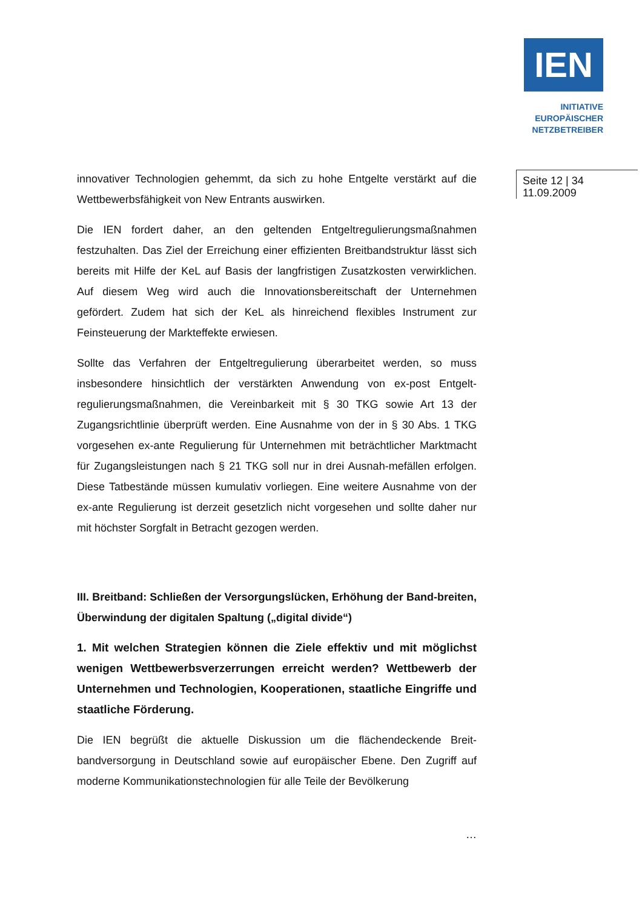IEN
INITIATIVE
EUROPÄISCHER
NETZBETREIBER
Seite 12 | 34
11.09.2009
innovativer Technologien gehemmt, da sich zu hohe Entgelte verstärkt auf die Wettbewerbsfähigkeit von New Entrants auswirken.
Die IEN fordert daher, an den geltenden Entgeltregulierungsmaßnahmen festzuhalten. Das Ziel der Erreichung einer effizienten Breitbandstruktur lässt sich bereits mit Hilfe der KeL auf Basis der langfristigen Zusatzkosten verwirklichen. Auf diesem Weg wird auch die Innovationsbereitschaft der Unternehmen gefördert. Zudem hat sich der KeL als hinreichend flexibles Instrument zur Feinsteuerung der Markteffekte erwiesen.
Sollte das Verfahren der Entgeltregulierung überarbeitet werden, so muss insbesondere hinsichtlich der verstärkten Anwendung von ex-post Entgelt-regulierungsmaßnahmen, die Vereinbarkeit mit § 30 TKG sowie Art 13 der Zugangsrichtlinie überprüft werden. Eine Ausnahme von der in § 30 Abs. 1 TKG vorgesehen ex-ante Regulierung für Unternehmen mit beträchtlicher Marktmacht für Zugangsleistungen nach § 21 TKG soll nur in drei Ausnah-mefällen erfolgen. Diese Tatbestände müssen kumulativ vorliegen. Eine weitere Ausnahme von der ex-ante Regulierung ist derzeit gesetzlich nicht vorgesehen und sollte daher nur mit höchster Sorgfalt in Betracht gezogen werden.
III. Breitband: Schließen der Versorgungslücken, Erhöhung der Band-breiten, Überwindung der digitalen Spaltung („digital divide“)
1. Mit welchen Strategien können die Ziele effektiv und mit möglichst wenigen Wettbewerbsverzerrungen erreicht werden? Wettbewerb der Unternehmen und Technologien, Kooperationen, staatliche Eingriffe und staatliche Förderung.
Die IEN begrüßt die aktuelle Diskussion um die flächendeckende Breit-bandversorgung in Deutschland sowie auf europäischer Ebene. Den Zugriff auf moderne Kommunikationstechnologien für alle Teile der Bevölkerung
…